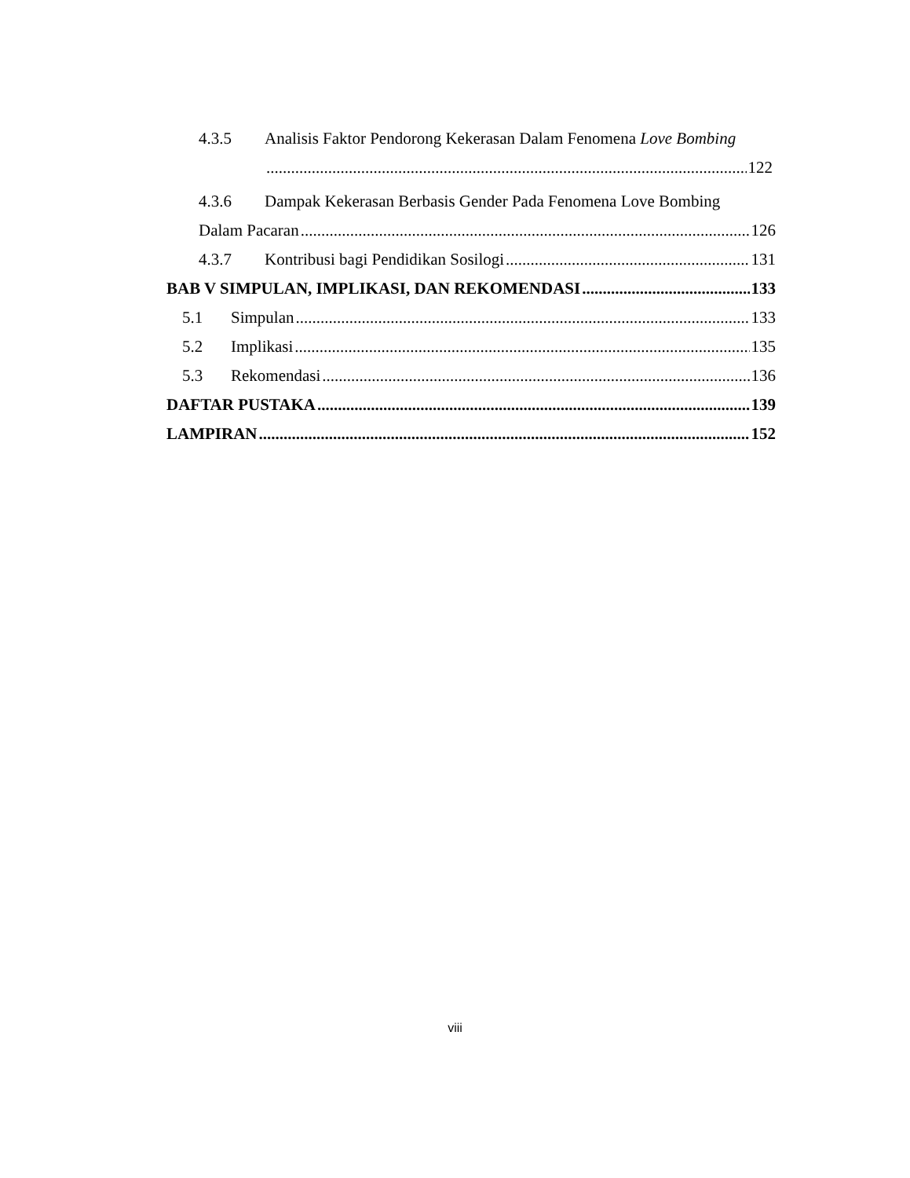4.3.5 Analisis Faktor Pendorong Kekerasan Dalam Fenomena Love Bombing
122
4.3.6 Dampak Kekerasan Berbasis Gender Pada Fenomena Love Bombing
Dalam Pacaran 126
4.3.7 Kontribusi bagi Pendidikan Sosilogi 131
BAB V SIMPULAN, IMPLIKASI, DAN REKOMENDASI 133
5.1 Simpulan 133
5.2 Implikasi 135
5.3 Rekomendasi 136
DAFTAR PUSTAKA 139
LAMPIRAN 152
viii